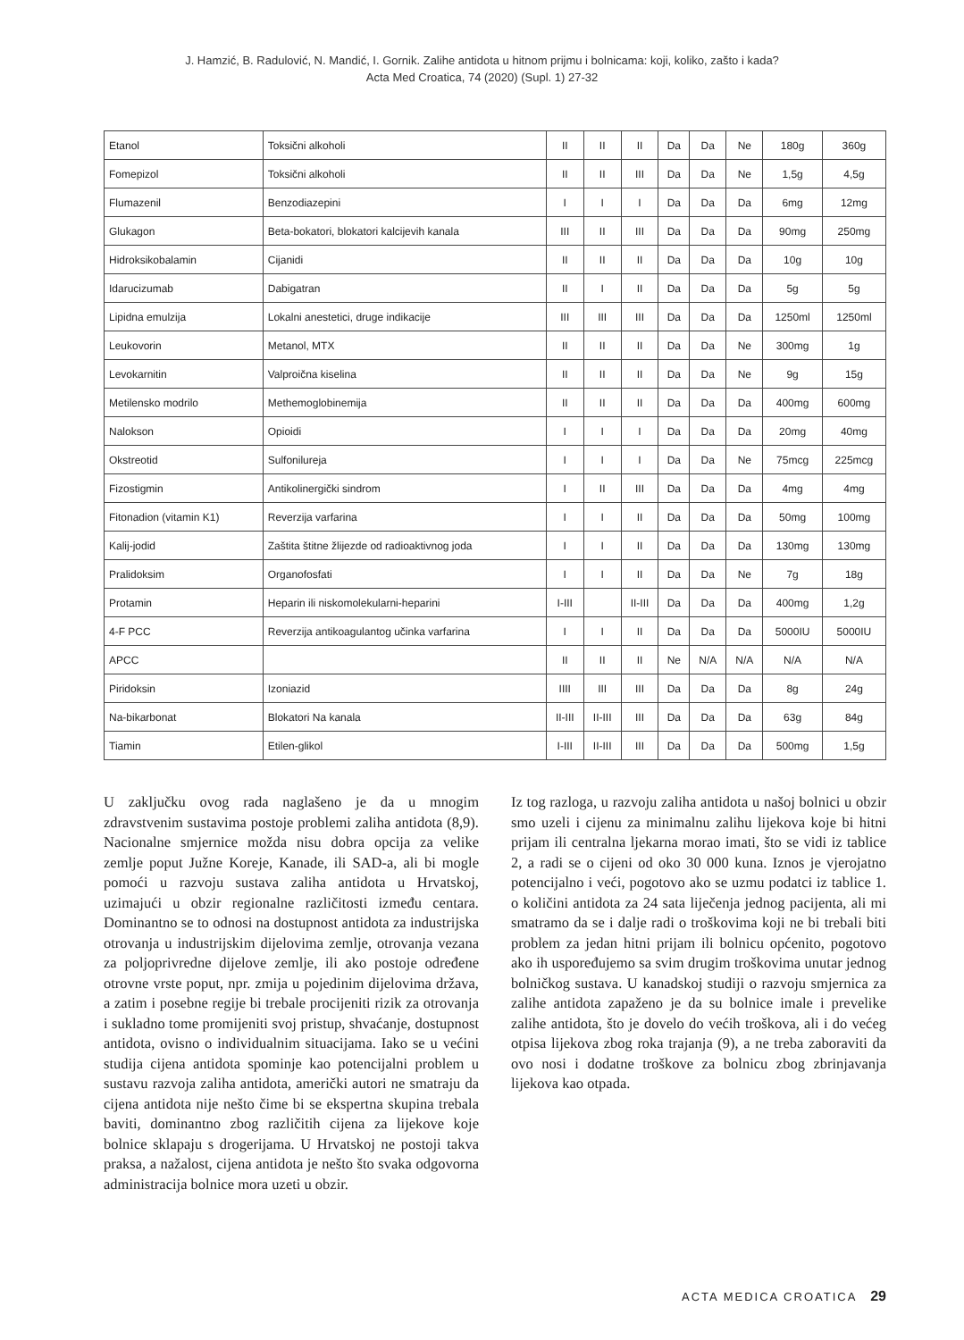J. Hamzić, B. Radulović, N. Mandić, I. Gornik. Zalihe antidota u hitnom prijmu i bolnicama: koji, koliko, zašto i kada?
Acta Med Croatica, 74 (2020) (Supl. 1) 27-32
| Etanol | Toksični alkoholi | II | II | II | Da | Da | Ne | 180g | 360g |
| Fomepizol | Toksični alkoholi | II | II | III | Da | Da | Ne | 1,5g | 4,5g |
| Flumazenil | Benzodiazepini | I | I | I | Da | Da | Da | 6mg | 12mg |
| Glukagon | Beta-bokatori, blokatori kalcijevih kanala | III | II | III | Da | Da | Da | 90mg | 250mg |
| Hidroksikobalamin | Cijanidi | II | II | II | Da | Da | Da | 10g | 10g |
| Idarucizumab | Dabigatran | II | I | II | Da | Da | Da | 5g | 5g |
| Lipidna emulzija | Lokalni anestetici, druge indikacije | III | III | III | Da | Da | Da | 1250ml | 1250ml |
| Leukovorin | Metanol, MTX | II | II | II | Da | Da | Ne | 300mg | 1g |
| Levokarnitin | Valproična kiselina | II | II | II | Da | Da | Ne | 9g | 15g |
| Metilensko modrilo | Methemoglobinemija | II | II | II | Da | Da | Da | 400mg | 600mg |
| Nalokson | Opioidi | I | I | I | Da | Da | Da | 20mg | 40mg |
| Okstreotid | Sulfonilureja | I | I | I | Da | Da | Ne | 75mcg | 225mcg |
| Fizostigmin | Antikolinergički sindrom | I | II | III | Da | Da | Da | 4mg | 4mg |
| Fitonadion (vitamin K1) | Reverzija varfarina | I | I | II | Da | Da | Da | 50mg | 100mg |
| Kalij-jodid | Zaštita štitne žlijezde od radioaktivnog joda | I | I | II | Da | Da | Da | 130mg | 130mg |
| Pralidoksim | Organofosfati | I | I | II | Da | Da | Ne | 7g | 18g |
| Protamin | Heparin ili niskomolekularni-heparini | I-III | | II-III | Da | Da | Da | 400mg | 1,2g |
| 4-F PCC | Reverzija antikoagulantog učinka varfarina | I | I | II | Da | Da | Da | 5000IU | 5000IU |
| APCC | | II | II | II | Ne | N/A | N/A | N/A | N/A |
| Piridoksin | Izoniazid | IIII | III | III | Da | Da | Da | 8g | 24g |
| Na-bikarbonat | Blokatori Na kanala | II-III | II-III | III | Da | Da | Da | 63g | 84g |
| Tiamin | Etilen-glikol | I-III | II-III | III | Da | Da | Da | 500mg | 1,5g |
U zaključku ovog rada naglašeno je da u mnogim zdravstvenim sustavima postoje problemi zaliha antidota (8,9). Nacionalne smjernice možda nisu dobra opcija za velike zemlje poput Južne Koreje, Kanade, ili SAD-a, ali bi mogle pomoći u razvoju sustava zaliha antidota u Hrvatskoj, uzimajući u obzir regionalne različitosti između centara. Dominantno se to odnosi na dostupnost antidota za industrijska otrovanja u industrijskim dijelovima zemlje, otrovanja vezana za poljoprivredne dijelove zemlje, ili ako postoje određene otrovne vrste poput, npr. zmija u pojedinim dijelovima država, a zatim i posebne regije bi trebale procijeniti rizik za otrovanja i sukladno tome promijeniti svoj pristup, shvaćanje, dostupnost antidota, ovisno o individualnim situacijama. Iako se u većini studija cijena antidota spominje kao potencijalni problem u sustavu razvoja zaliha antidota, američki autori ne smatraju da cijena antidota nije nešto čime bi se ekspertna skupina trebala baviti, dominantno zbog različitih cijena za lijekove koje bolnice sklapaju s drogerijama. U Hrvatskoj ne postoji takva praksa, a nažalost, cijena antidota je nešto što svaka odgovorna administracija bolnice mora uzeti u obzir.
Iz tog razloga, u razvoju zaliha antidota u našoj bolnici u obzir smo uzeli i cijenu za minimalnu zalihu lijekova koje bi hitni prijam ili centralna ljekarna morao imati, što se vidi iz tablice 2, a radi se o cijeni od oko 30 000 kuna. Iznos je vjerojatno potencijalno i veći, pogotovo ako se uzmu podatci iz tablice 1. o količini antidota za 24 sata liječenja jednog pacijenta, ali mi smatramo da se i dalje radi o troškovima koji ne bi trebali biti problem za jedan hitni prijam ili bolnicu općenito, pogotovo ako ih uspoređujemo sa svim drugim troškovima unutar jednog bolničkog sustava. U kanadskoj studiji o razvoju smjernica za zalihe antidota zapaženo je da su bolnice imale i prevelike zalihe antidota, što je dovelo do većih troškova, ali i do većeg otpisa lijekova zbog roka trajanja (9), a ne treba zaboraviti da ovo nosi i dodatne troškove za bolnicu zbog zbrinjavanja lijekova kao otpada.
ACTA MEDICA CROATICA 29